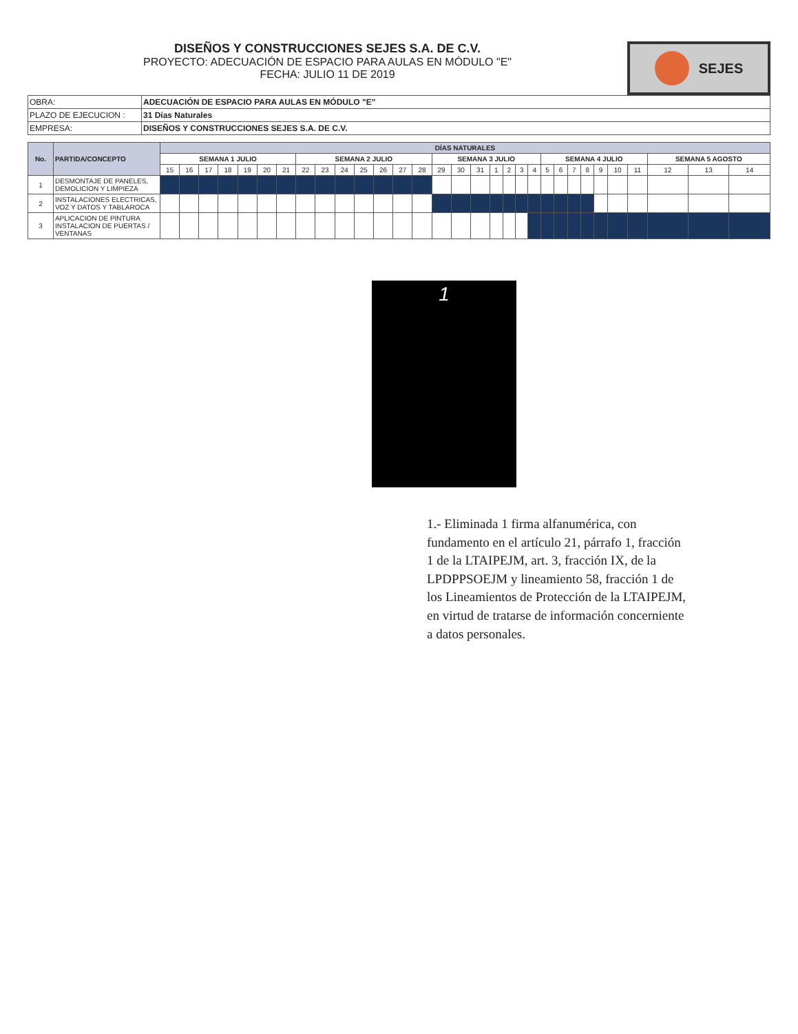SEJES
DISEÑOS Y CONSTRUCCIONES SEJES S.A. DE C.V.
PROYECTO: ADECUACIÓN DE ESPACIO PARA AULAS EN MÓDULO "E"
FECHA: JULIO 11 DE 2019
| OBRA: | ADECUACIÓN DE ESPACIO PARA AULAS EN MÓDULO "E" |
| PLAZO DE EJECUCION : | 31 Días Naturales |
| EMPRESA: | DISEÑOS Y CONSTRUCCIONES SEJES S.A. DE C.V. |
| No. | PARTIDA/CONCEPTO | DÍAS NATURALES | | | | | | | | | | | | | | | | | | | | | | | | | | | | | | |
| --- | --- | --- | --- | --- | --- | --- | --- | --- | --- | --- | --- | --- | --- | --- | --- | --- | --- | --- | --- | --- | --- | --- | --- | --- | --- | --- | --- | --- | --- | --- | --- | --- |
| | | SEMANA 1 JULIO | | | | | | | SEMANA 2 JULIO | | | | | | | SEMANA 3 JULIO | | | | | | | SEMANA 4 JULIO | | | | | | | SEMANA 5 AGOSTO | | |
| | | 15 | 16 | 17 | 18 | 19 | 20 | 21 | 22 | 23 | 24 | 25 | 26 | 27 | 28 | 29 | 30 | 31 | 1 | 2 | 3 | 4 | 5 | 6 | 7 | 8 | 9 | 10 | 11 | 12 | 13 | 14 |
| 1 | DESMONTAJE DE PANELES, DEMOLICION Y LIMPIEZA | | | | | | | | | | | | | | | | | | | | | | | | | | | | | | | |
| 2 | INSTALACIONES ELECTRICAS, VOZ Y DATOS Y TABLAROCA | | | | | | | | | | | | | | | | | | | | | | | | | | | | | | | |
| 3 | APLICACION DE PINTURA INSTALACION DE PUERTAS / VENTANAS | | | | | | | | | | | | | | | | | | | | | | | | | | | | | | | |
1
1.- Eliminada 1 firma alfanumérica, con fundamento en el artículo 21, párrafo 1, fracción 1 de la LTAIPEJM, art. 3, fracción IX, de la LPDPPSOEJM y lineamiento 58, fracción 1 de los Lineamientos de Protección de la LTAIPEJM, en virtud de tratarse de información concerniente a datos personales.